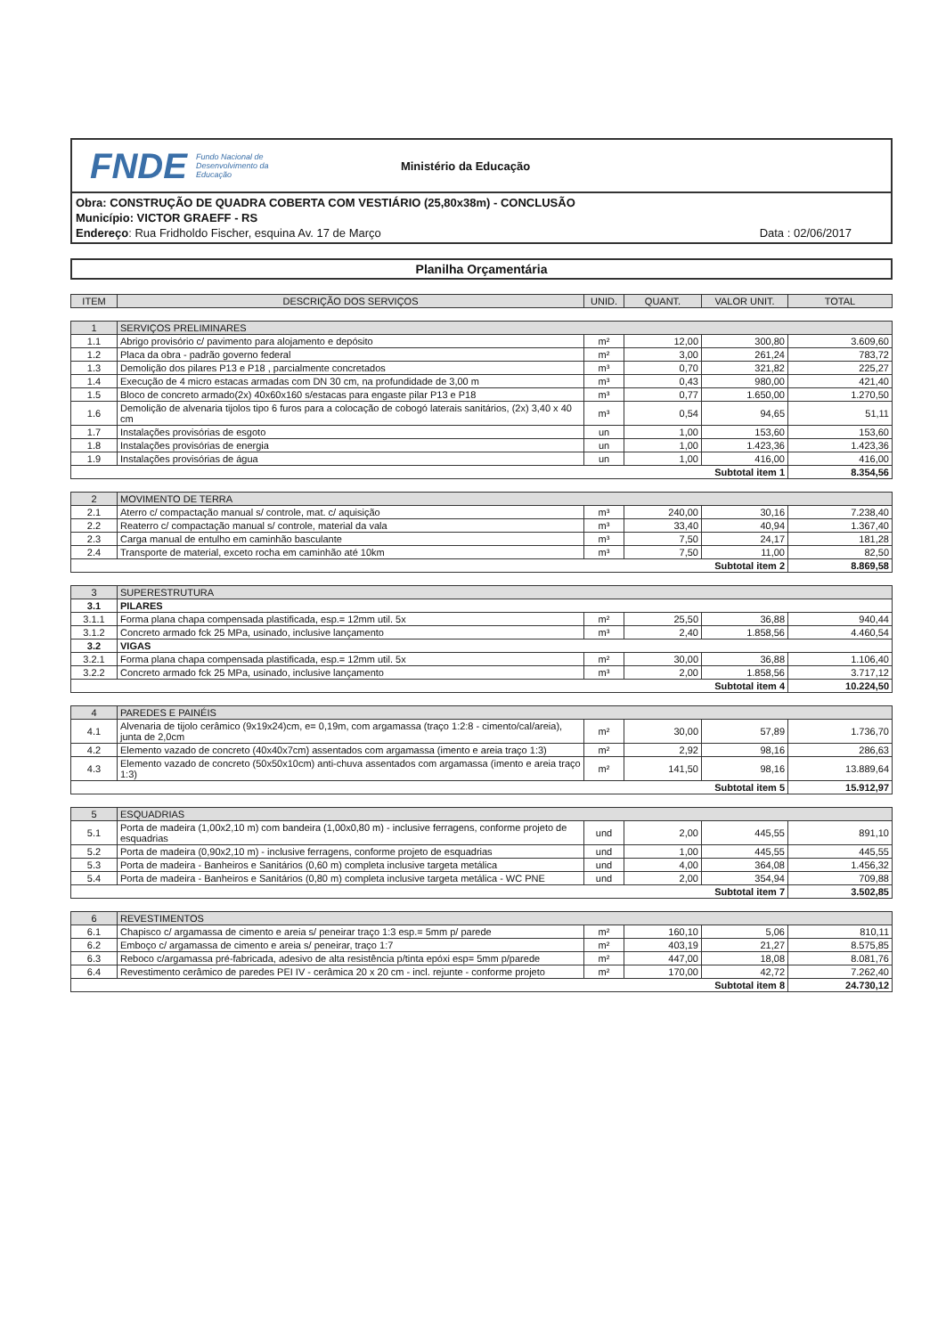FNDE Fundo Nacional de Desenvolvimento da Educação Ministério da Educação
Obra: CONSTRUÇÃO DE QUADRA COBERTA COM VESTIÁRIO (25,80x38m) - CONCLUSÃO
Município: VICTOR GRAEFF - RS
Endereço: Rua Fridholdo Fischer, esquina Av. 17 de Março Data : 02/06/2017
Planilha Orçamentária
| ITEM | DESCRIÇÃO DOS SERVIÇOS | UNID. | QUANT. | VALOR UNIT. | TOTAL |
| --- | --- | --- | --- | --- | --- |
| 1 | SERVIÇOS PRELIMINARES | | | | |
| 1.1 | Abrigo provisório c/ pavimento para alojamento e depósito | m² | 12,00 | 300,80 | 3.609,60 |
| 1.2 | Placa da obra - padrão governo federal | m² | 3,00 | 261,24 | 783,72 |
| 1.3 | Demolição dos pilares P13 e P18 , parcialmente concretados | m³ | 0,70 | 321,82 | 225,27 |
| 1.4 | Execução de 4 micro estacas armadas com DN 30 cm, na profundidade de 3,00 m | m³ | 0,43 | 980,00 | 421,40 |
| 1.5 | Bloco de concreto armado(2x) 40x60x160 s/estacas para engaste pilar P13 e P18 | m³ | 0,77 | 1.650,00 | 1.270,50 |
| 1.6 | Demolição de alvenaria tijolos tipo 6 furos para a colocação de cobogó laterais sanitários, (2x) 3,40 x 40 cm | m³ | 0,54 | 94,65 | 51,11 |
| 1.7 | Instalações provisórias de esgoto | un | 1,00 | 153,60 | 153,60 |
| 1.8 | Instalações provisórias de energia | un | 1,00 | 1.423,36 | 1.423,36 |
| 1.9 | Instalações provisórias de água | un | 1,00 | 416,00 | 416,00 |
| Subtotal item 1 | | | | | 8.354,56 |
| 2 | MOVIMENTO DE TERRA | | | | |
| 2.1 | Aterro c/ compactação manual s/ controle, mat. c/ aquisição | m³ | 240,00 | 30,16 | 7.238,40 |
| 2.2 | Reaterro c/ compactação manual s/ controle, material da vala | m³ | 33,40 | 40,94 | 1.367,40 |
| 2.3 | Carga manual de entulho em caminhão basculante | m³ | 7,50 | 24,17 | 181,28 |
| 2.4 | Transporte de material, exceto rocha em caminhão até 10km | m³ | 7,50 | 11,00 | 82,50 |
| Subtotal item 2 | | | | | 8.869,58 |
| 3 | SUPERESTRUTURA | | | | |
| 3.1 | PILARES | | | | |
| 3.1.1 | Forma plana chapa compensada plastificada, esp.= 12mm util. 5x | m² | 25,50 | 36,88 | 940,44 |
| 3.1.2 | Concreto armado fck 25 MPa, usinado, inclusive lançamento | m³ | 2,40 | 1.858,56 | 4.460,54 |
| 3.2 | VIGAS | | | | |
| 3.2.1 | Forma plana chapa compensada plastificada, esp.= 12mm util. 5x | m² | 30,00 | 36,88 | 1.106,40 |
| 3.2.2 | Concreto armado fck 25 MPa, usinado, inclusive lançamento | m³ | 2,00 | 1.858,56 | 3.717,12 |
| Subtotal item 4 | | | | | 10.224,50 |
| 4 | PAREDES E PAINÉIS | | | | |
| 4.1 | Alvenaria de tijolo cerâmico (9x19x24)cm, e= 0,19m, com argamassa (traço 1:2:8 - cimento/cal/areia), junta de 2,0cm | m² | 30,00 | 57,89 | 1.736,70 |
| 4.2 | Elemento vazado de concreto (40x40x7cm) assentados com argamassa (imento e areia traço 1:3) | m² | 2,92 | 98,16 | 286,63 |
| 4.3 | Elemento vazado de concreto (50x50x10cm) anti-chuva assentados com argamassa (imento e areia traço 1:3) | m² | 141,50 | 98,16 | 13.889,64 |
| Subtotal item 5 | | | | | 15.912,97 |
| 5 | ESQUADRIAS | | | | |
| 5.1 | Porta de madeira (1,00x2,10 m) com bandeira (1,00x0,80 m) - inclusive ferragens, conforme projeto de esquadrias | und | 2,00 | 445,55 | 891,10 |
| 5.2 | Porta de madeira (0,90x2,10 m) - inclusive ferragens, conforme projeto de esquadrias | und | 1,00 | 445,55 | 445,55 |
| 5.3 | Porta de madeira - Banheiros e Sanitários (0,60 m) completa inclusive targeta metálica | und | 4,00 | 364,08 | 1.456,32 |
| 5.4 | Porta de madeira - Banheiros e Sanitários (0,80 m) completa inclusive targeta metálica - WC PNE | und | 2,00 | 354,94 | 709,88 |
| Subtotal item 7 | | | | | 3.502,85 |
| 6 | REVESTIMENTOS | | | | |
| 6.1 | Chapisco c/ argamassa de cimento e areia s/ peneirar traço 1:3 esp.= 5mm p/ parede | m² | 160,10 | 5,06 | 810,11 |
| 6.2 | Emboço c/ argamassa de cimento e areia s/ peneirar, traço 1:7 | m² | 403,19 | 21,27 | 8.575,85 |
| 6.3 | Reboco c/argamassa pré-fabricada, adesivo de alta resistência p/tinta epóxi esp= 5mm p/parede | m² | 447,00 | 18,08 | 8.081,76 |
| 6.4 | Revestimento cerâmico de paredes PEI IV - cerâmica 20 x 20 cm - incl. rejunte - conforme projeto | m² | 170,00 | 42,72 | 7.262,40 |
| Subtotal item 8 | | | | | 24.730,12 |